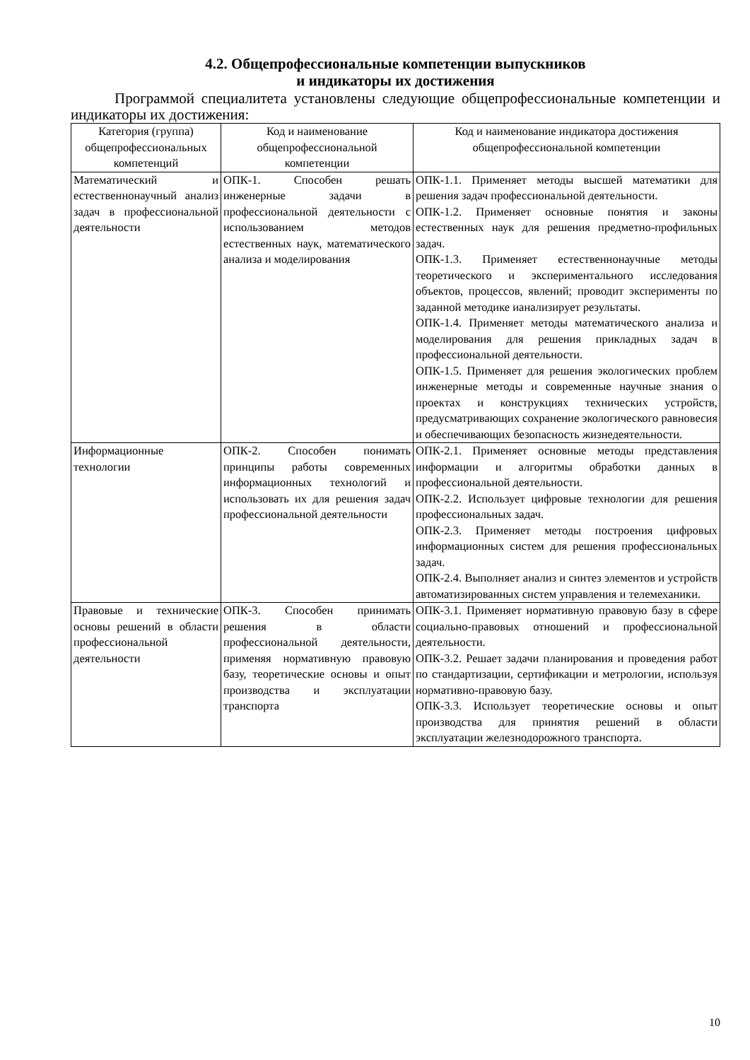4.2. Общепрофессиональные компетенции выпускников
и индикаторы их достижения
Программой специалитета установлены следующие общепрофессиональные компетенции и индикаторы их достижения:
| Категория (группа) общепрофессиональных компетенций | Код и наименование общепрофессиональной компетенции | Код и наименование индикатора достижения общепрофессиональной компетенции |
| --- | --- | --- |
| Математический и естественнонаучный анализ задач в профессиональной деятельности | ОПК-1. Способен решать инженерные задачи в профессиональной деятельности с использованием методов естественных наук, математического анализа и моделирования | ОПК-1.1. Применяет методы высшей математики для решения задач профессиональной деятельности. ОПК-1.2. Применяет основные понятия и законы естественных наук для решения предметно-профильных задач. ОПК-1.3. Применяет естественнонаучные методы теоретического и экспериментального исследования объектов, процессов, явлений; проводит эксперименты по заданной методике ианализирует результаты. ОПК-1.4. Применяет методы математического анализа и моделирования для решения прикладных задач в профессиональной деятельности. ОПК-1.5. Применяет для решения экологических проблем инженерные методы и современные научные знания о проектах и конструкциях технических устройств, предусматривающих сохранение экологического равновесия и обеспечивающих безопасность жизнедеятельности. |
| Информационные технологии | ОПК-2. Способен понимать принципы работы современных информационных технологий и использовать их для решения задач профессиональной деятельности | ОПК-2.1. Применяет основные методы представления информации и алгоритмы обработки данных в профессиональной деятельности. ОПК-2.2. Использует цифровые технологии для решения профессиональных задач. ОПК-2.3. Применяет методы построения цифровых информационных систем для решения профессиональных задач. ОПК-2.4. Выполняет анализ и синтез элементов и устройств автоматизированных систем управления и телемеханики. |
| Правовые и технические основы решений в области профессиональной деятельности | ОПК-3. Способен принимать решения в области профессиональной деятельности, применяя нормативную правовую базу, теоретические основы и опыт производства и эксплуатации транспорта | ОПК-3.1. Применяет нормативную правовую базу в сфере социально-правовых отношений и профессиональной деятельности. ОПК-3.2. Решает задачи планирования и проведения работ по стандартизации, сертификации и метрологии, используя нормативно-правовую базу. ОПК-3.3. Использует теоретические основы и опыт производства для принятия решений в области эксплуатации железнодорожного транспорта. |
10